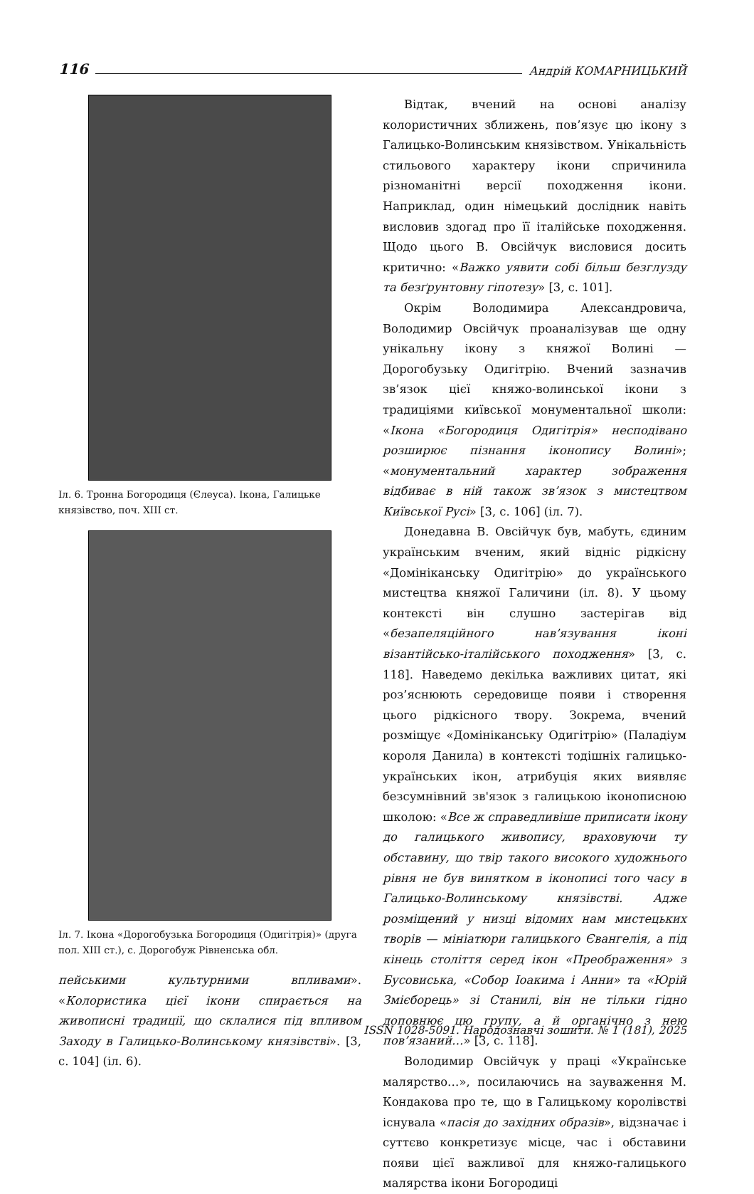116 Андрій КОМАРНИЦЬКИЙ
Іл. 6. Тронна Богородиця (Єлеуса). Ікона, Галицьке князівство, поч. XIII ст.
Іл. 7. Ікона «Дорогобузька Богородиця (Одигітрія)» (друга пол. XIII ст.), с. Дорогобуж Рівненська обл.
пейськими культурними впливами». «Колористика цієї ікони спирається на живописні традиції, що склалися під впливом Заходу в Галицько-Волинському князівстві». [3, с. 104] (іл. 6).
Відтак, вчений на основі аналізу колористичних зближень, пов’язує цю ікону з Галицько-Волинським князівством. Унікальність стильового характеру ікони спричинила різноманітні версії походження ікони. Наприклад, один німецький дослідник навіть висловив здогад про її італійське походження. Щодо цього В. Овсійчук висловися досить критично: «Важко уявити собі більш безглузду та безґрунтовну гіпотезу» [3, с. 101].
Окрім Володимира Александровича, Володимир Овсійчук проаналізував ще одну унікальну ікону з княжої Волині — Дорогобузьку Одигітрію. Вчений зазначив зв’язок цієї княжо-волинської ікони з традиціями київської монументальної школи: «Ікона «Богородиця Одигітрія» несподівано розширює пізнання іконопису Волині»; «монументальний характер зображення відбиває в ній також зв’язок з мистецтвом Київської Русі» [3, с. 106] (іл. 7).
Донедавна В. Овсійчук був, мабуть, єдиним українським вченим, який відніс рідкісну «Домініканську Одигітрію» до українського мистецтва княжої Галичини (іл. 8). У цьому контексті він слушно застерігав від «безапеляційного нав’язування іконі візантійсько-італійського походження» [3, с. 118]. Наведемо декілька важливих цитат, які роз’яснюють середовище появи і створення цього рідкісного твору. Зокрема, вчений розміщує «Домініканську Одигітрію» (Паладіум короля Данила) в контексті тодішніх галицько-українських ікон, атрибуція яких виявляє безсумнівний зв'язок з галицькою іконописною школою: «Все ж справедливіше приписати ікону до галицького живопису, враховуючи ту обставину, що твір такого високого художнього рівня не був винятком в іконописі того часу в Галицько-Волинському князівстві. Адже розміщений у низці відомих нам мистецьких творів — мініатюри галицького Євангелія, а під кінець століття серед ікон «Преображення» з Бусовиська, «Собор Іоакима і Анни» та «Юрій Змієборець» зі Станилі, він не тільки гідно доповнює цю групу, а й органічно з нею пов’язаний…» [3, с. 118].
Володимир Овсійчук у праці «Українське малярство…», посилаючись на зауваження М. Кондакова про те, що в Галицькому королівстві існувала «пасія до західних образів», відзначає і суттєво конкретизує місце, час і обставини появи цієї важливої для княжо-галицького малярства ікони Богородиці
ISSN 1028-5091. Народознавчі зошити. № 1 (181), 2025